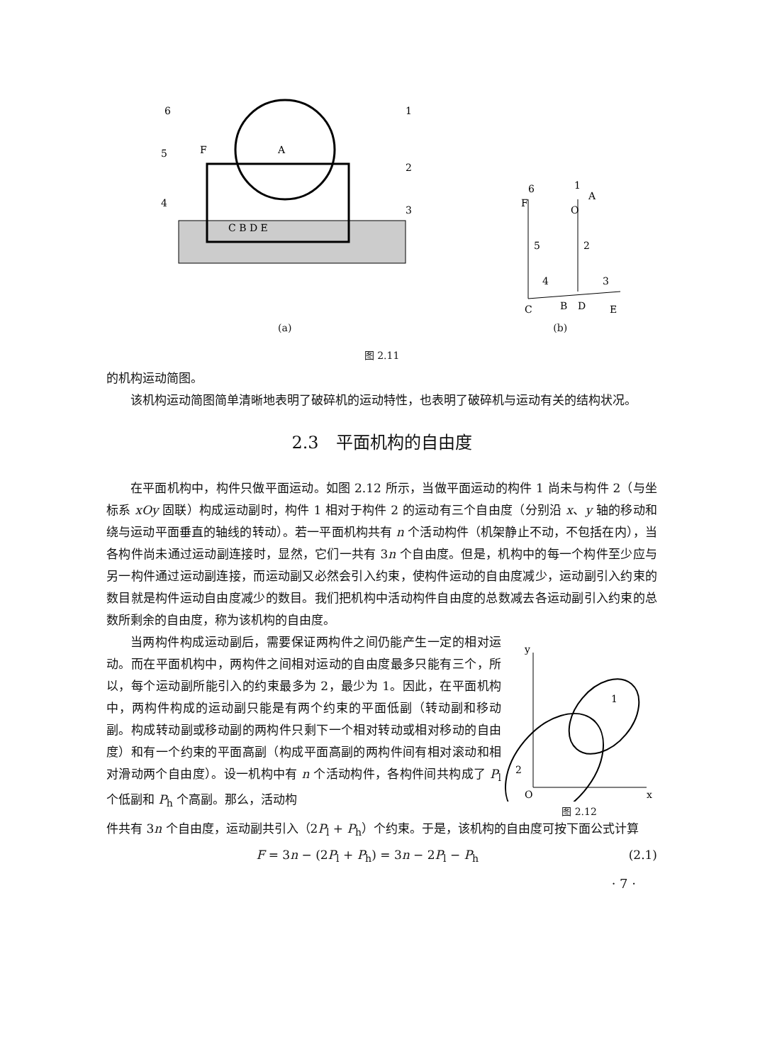6
1
5
2
4
3
C B D E
F
A
(a)
6
1
A
F
O
5
2
4
3
C
B
D
E
(b)
图 2.11
的机构运动简图。
该机构运动简图简单清晰地表明了破碎机的运动特性，也表明了破碎机与运动有关的结构状况。
2.3　平面机构的自由度
在平面机构中，构件只做平面运动。如图 2.12 所示，当做平面运动的构件 1 尚未与构件 2（与坐标系 xOy 固联）构成运动副时，构件 1 相对于构件 2 的运动有三个自由度（分别沿 x、y 轴的移动和绕与运动平面垂直的轴线的转动）。若一平面机构共有 n 个活动构件（机架静止不动，不包括在内），当各构件尚未通过运动副连接时，显然，它们一共有 3n 个自由度。但是，机构中的每一个构件至少应与另一构件通过运动副连接，而运动副又必然会引入约束，使构件运动的自由度减少，运动副引入约束的数目就是构件运动自由度减少的数目。我们把机构中活动构件自由度的总数减去各运动副引入约束的总数所剩余的自由度，称为该机构的自由度。
当两构件构成运动副后，需要保证两构件之间仍能产生一定的相对运动。而在平面机构中，两构件之间相对运动的自由度最多只能有三个，所以，每个运动副所能引入的约束最多为 2，最少为 1。因此，在平面机构中，两构件构成的运动副只能是有两个约束的平面低副（转动副和移动副。构成转动副或移动副的两构件只剩下一个相对转动或相对移动的自由度）和有一个约束的平面高副（构成平面高副的两构件间有相对滚动和相对滑动两个自由度）。设一机构中有 n 个活动构件，各构件间共构成了 P<sub>l</sub> 个低副和 P<sub>h</sub> 个高副。那么，活动构
y
x
O
2
1
图 2.12
件共有 3n 个自由度，运动副共引入（2P<sub>l</sub> + P<sub>h</sub>）个约束。于是，该机构的自由度可按下面公式计算
F = 3n − (2P<sub>l</sub> + P<sub>h</sub>) = 3n − 2P<sub>l</sub> − P<sub>h</sub> (2.1)
· 7 ·